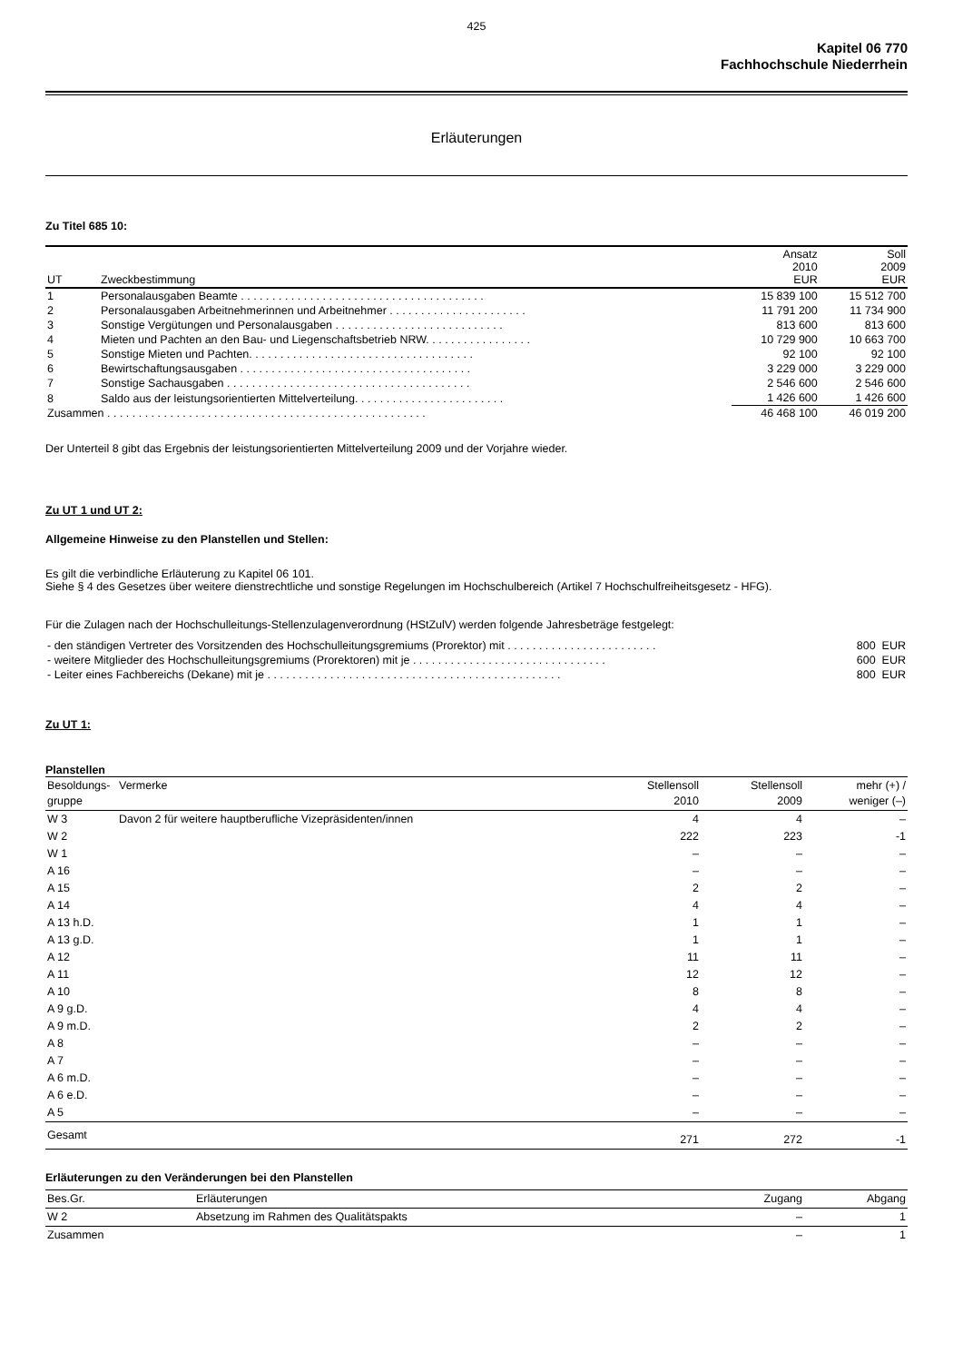425
Kapitel 06 770
Fachhochschule Niederrhein
Erläuterungen
Zu Titel 685 10:
| UT | Zweckbestimmung | Ansatz 2010 EUR | Soll 2009 EUR |
| --- | --- | --- | --- |
| 1 | Personalausgaben Beamte . . . . . . . . . . . . . . . . . . . . . . . . . . . . . . . . . . . . . . . | 15 839 100 | 15 512 700 |
| 2 | Personalausgaben Arbeitnehmerinnen und Arbeitnehmer . . . . . . . . . . . . . . . . . . . . . . | 11 791 200 | 11 734 900 |
| 3 | Sonstige Vergütungen und Personalausgaben . . . . . . . . . . . . . . . . . . . . . . . . . . . | 813 600 | 813 600 |
| 4 | Mieten und Pachten an den Bau- und Liegenschaftsbetrieb NRW. . . . . . . . . . . . . . . . . | 10 729 900 | 10 663 700 |
| 5 | Sonstige Mieten und Pachten. . . . . . . . . . . . . . . . . . . . . . . . . . . . . . . . . . . . | 92 100 | 92 100 |
| 6 | Bewirtschaftungsausgaben . . . . . . . . . . . . . . . . . . . . . . . . . . . . . . . . . . . . . | 3 229 000 | 3 229 000 |
| 7 | Sonstige Sachausgaben . . . . . . . . . . . . . . . . . . . . . . . . . . . . . . . . . . . . . . . | 2 546 600 | 2 546 600 |
| 8 | Saldo aus der leistungsorientierten Mittelverteilung. . . . . . . . . . . . . . . . . . . . . . . . | 1 426 600 | 1 426 600 |
| Zusammen . . . . . . . . . . . . . . . . . . . . . . . . . . . . . . . . . . . . . . . . . . . . . . . . . . . | | 46 468 100 | 46 019 200 |
Der Unterteil 8 gibt das Ergebnis der leistungsorientierten Mittelverteilung 2009 und der Vorjahre wieder.
Zu UT 1 und UT 2:
Allgemeine Hinweise zu den Planstellen und Stellen:
Es gilt die verbindliche Erläuterung zu Kapitel 06 101.
Siehe § 4 des Gesetzes über weitere dienstrechtliche und sonstige Regelungen im Hochschulbereich (Artikel 7 Hochschulfreiheitsgesetz - HFG).
Für die Zulagen nach der Hochschulleitungs-Stellenzulagenverordnung (HStZulV) werden folgende Jahresbeträge festgelegt:
| - den ständigen Vertreter des Vorsitzenden des Hochschulleitungsgremiums (Prorektor) mit . . . . . . . . . . . . . . . . . . . . . . . . | 800 EUR |
| - weitere Mitglieder des Hochschulleitungsgremiums (Prorektoren) mit je . . . . . . . . . . . . . . . . . . . . . . . . . . . . . . . | 600 EUR |
| - Leiter eines Fachbereichs (Dekane) mit je . . . . . . . . . . . . . . . . . . . . . . . . . . . . . . . . . . . . . . . . . . . . . . . | 800 EUR |
Zu UT 1:
Planstellen
| Besoldungs- gruppe | Vermerke | Stellensoll 2010 | Stellensoll 2009 | mehr (+) / weniger (–) |
| --- | --- | --- | --- | --- |
| W 3 | Davon 2 für weitere hauptberufliche Vizepräsidenten/innen | 4 | 4 | – |
| W 2 | | 222 | 223 | -1 |
| W 1 | | – | – | – |
| A 16 | | – | – | – |
| A 15 | | 2 | 2 | – |
| A 14 | | 4 | 4 | – |
| A 13 h.D. | | 1 | 1 | – |
| A 13 g.D. | | 1 | 1 | – |
| A 12 | | 11 | 11 | – |
| A 11 | | 12 | 12 | – |
| A 10 | | 8 | 8 | – |
| A 9 g.D. | | 4 | 4 | – |
| A 9 m.D. | | 2 | 2 | – |
| A 8 | | – | – | – |
| A 7 | | – | – | – |
| A 6 m.D. | | – | – | – |
| A 6 e.D. | | – | – | – |
| A 5 | | – | – | – |
| Gesamt | | 271 | 272 | -1 |
Erläuterungen zu den Veränderungen bei den Planstellen
| Bes.Gr. | Erläuterungen | Zugang | Abgang |
| --- | --- | --- | --- |
| W 2 | Absetzung im Rahmen des Qualitätspakts | – | 1 |
| Zusammen | | – | 1 |